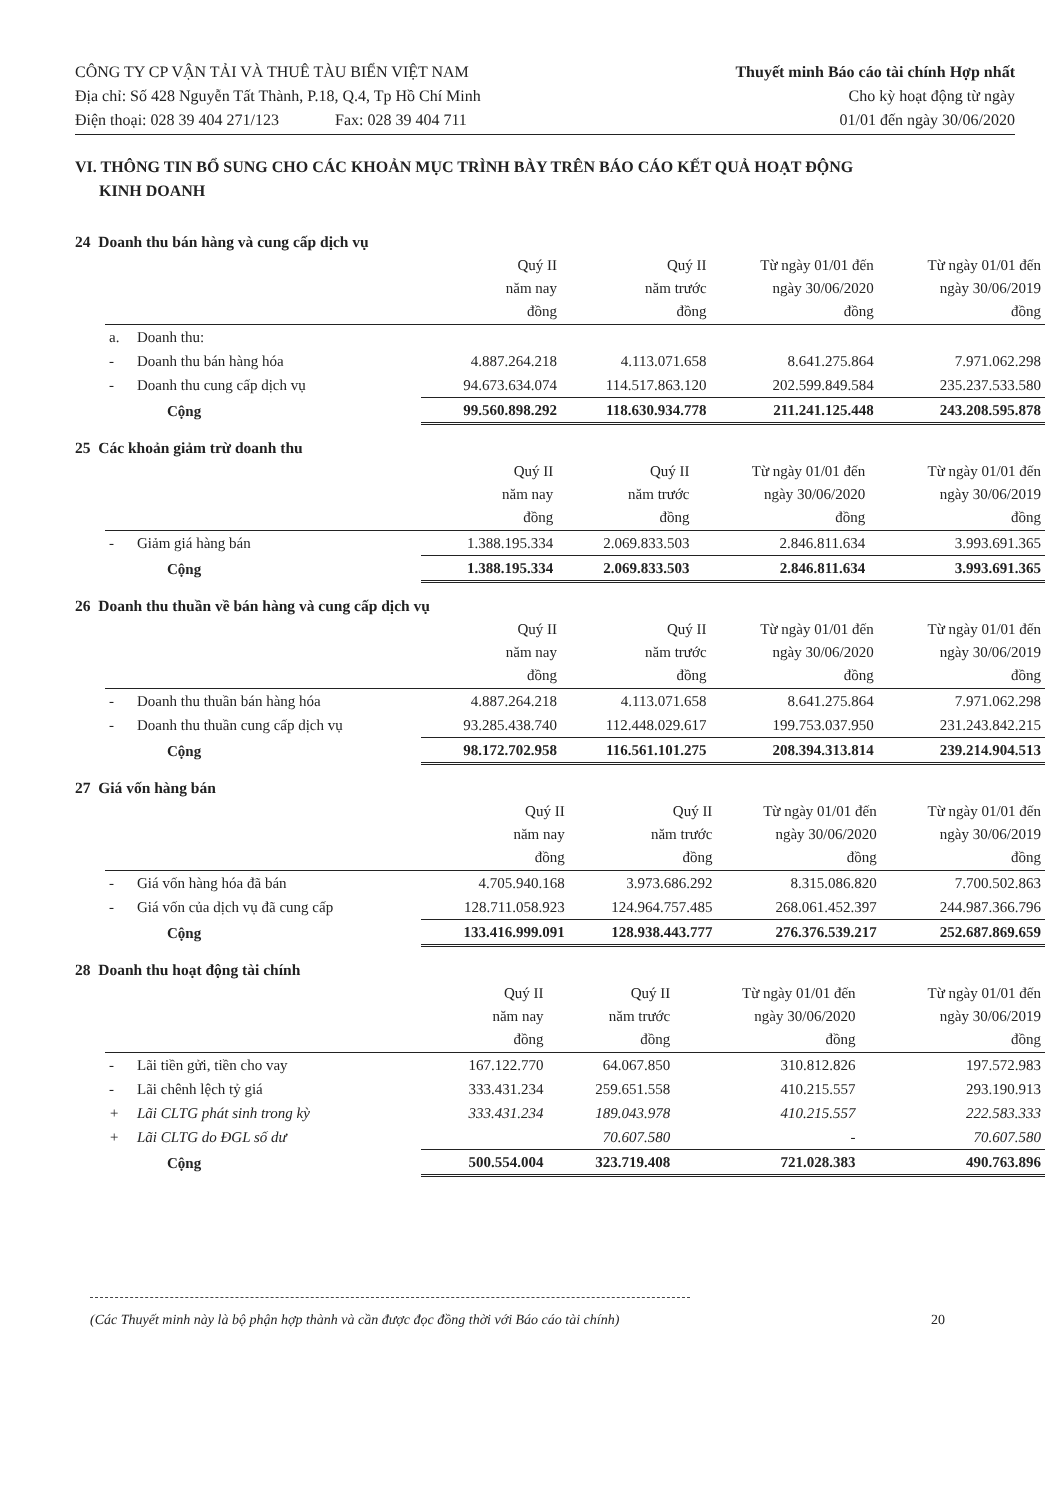CÔNG TY CP VẬN TẢI VÀ THUÊ TÀU BIỂN VIỆT NAM
Địa chỉ: Số 428 Nguyễn Tất Thành, P.18, Q.4, Tp Hồ Chí Minh
Điện thoại: 028 39 404 271/123 Fax: 028 39 404 711
Thuyết minh Báo cáo tài chính Hợp nhất
Cho kỳ hoạt động từ ngày
01/01 đến ngày 30/06/2020
VI. THÔNG TIN BỔ SUNG CHO CÁC KHOẢN MỤC TRÌNH BÀY TRÊN BÁO CÁO KẾT QUẢ HOẠT ĐỘNG
KINH DOANH
24 Doanh thu bán hàng và cung cấp dịch vụ
| | | Quý II năm nay đồng | Quý II năm trước đồng | Từ ngày 01/01 đến ngày 30/06/2020 đồng | Từ ngày 01/01 đến ngày 30/06/2019 đồng |
| --- | --- | --- | --- | --- | --- |
| a. | Doanh thu: | | | | |
| - | Doanh thu bán hàng hóa | 4.887.264.218 | 4.113.071.658 | 8.641.275.864 | 7.971.062.298 |
| - | Doanh thu cung cấp dịch vụ | 94.673.634.074 | 114.517.863.120 | 202.599.849.584 | 235.237.533.580 |
| | Cộng | 99.560.898.292 | 118.630.934.778 | 211.241.125.448 | 243.208.595.878 |
25 Các khoản giảm trừ doanh thu
| | | Quý II năm nay đồng | Quý II năm trước đồng | Từ ngày 01/01 đến ngày 30/06/2020 đồng | Từ ngày 01/01 đến ngày 30/06/2019 đồng |
| --- | --- | --- | --- | --- | --- |
| - | Giảm giá hàng bán | 1.388.195.334 | 2.069.833.503 | 2.846.811.634 | 3.993.691.365 |
| | Cộng | 1.388.195.334 | 2.069.833.503 | 2.846.811.634 | 3.993.691.365 |
26 Doanh thu thuần về bán hàng và cung cấp dịch vụ
| | | Quý II năm nay đồng | Quý II năm trước đồng | Từ ngày 01/01 đến ngày 30/06/2020 đồng | Từ ngày 01/01 đến ngày 30/06/2019 đồng |
| --- | --- | --- | --- | --- | --- |
| - | Doanh thu thuần bán hàng hóa | 4.887.264.218 | 4.113.071.658 | 8.641.275.864 | 7.971.062.298 |
| - | Doanh thu thuần cung cấp dịch vụ | 93.285.438.740 | 112.448.029.617 | 199.753.037.950 | 231.243.842.215 |
| | Cộng | 98.172.702.958 | 116.561.101.275 | 208.394.313.814 | 239.214.904.513 |
27 Giá vốn hàng bán
| | | Quý II năm nay đồng | Quý II năm trước đồng | Từ ngày 01/01 đến ngày 30/06/2020 đồng | Từ ngày 01/01 đến ngày 30/06/2019 đồng |
| --- | --- | --- | --- | --- | --- |
| - | Giá vốn hàng hóa đã bán | 4.705.940.168 | 3.973.686.292 | 8.315.086.820 | 7.700.502.863 |
| - | Giá vốn của dịch vụ đã cung cấp | 128.711.058.923 | 124.964.757.485 | 268.061.452.397 | 244.987.366.796 |
| | Cộng | 133.416.999.091 | 128.938.443.777 | 276.376.539.217 | 252.687.869.659 |
28 Doanh thu hoạt động tài chính
| | | Quý II năm nay đồng | Quý II năm trước đồng | Từ ngày 01/01 đến ngày 30/06/2020 đồng | Từ ngày 01/01 đến ngày 30/06/2019 đồng |
| --- | --- | --- | --- | --- | --- |
| - | Lãi tiền gửi, tiền cho vay | 167.122.770 | 64.067.850 | 310.812.826 | 197.572.983 |
| - | Lãi chênh lệch tỷ giá | 333.431.234 | 259.651.558 | 410.215.557 | 293.190.913 |
| + | Lãi CLTG phát sinh trong kỳ | 333.431.234 | 189.043.978 | 410.215.557 | 222.583.333 |
| + | Lãi CLTG do ĐGL số dư | | 70.607.580 | - | 70.607.580 |
| | Cộng | 500.554.004 | 323.719.408 | 721.028.383 | 490.763.896 |
(Các Thuyết minh này là bộ phận hợp thành và cần được đọc đồng thời với Báo cáo tài chính) 20